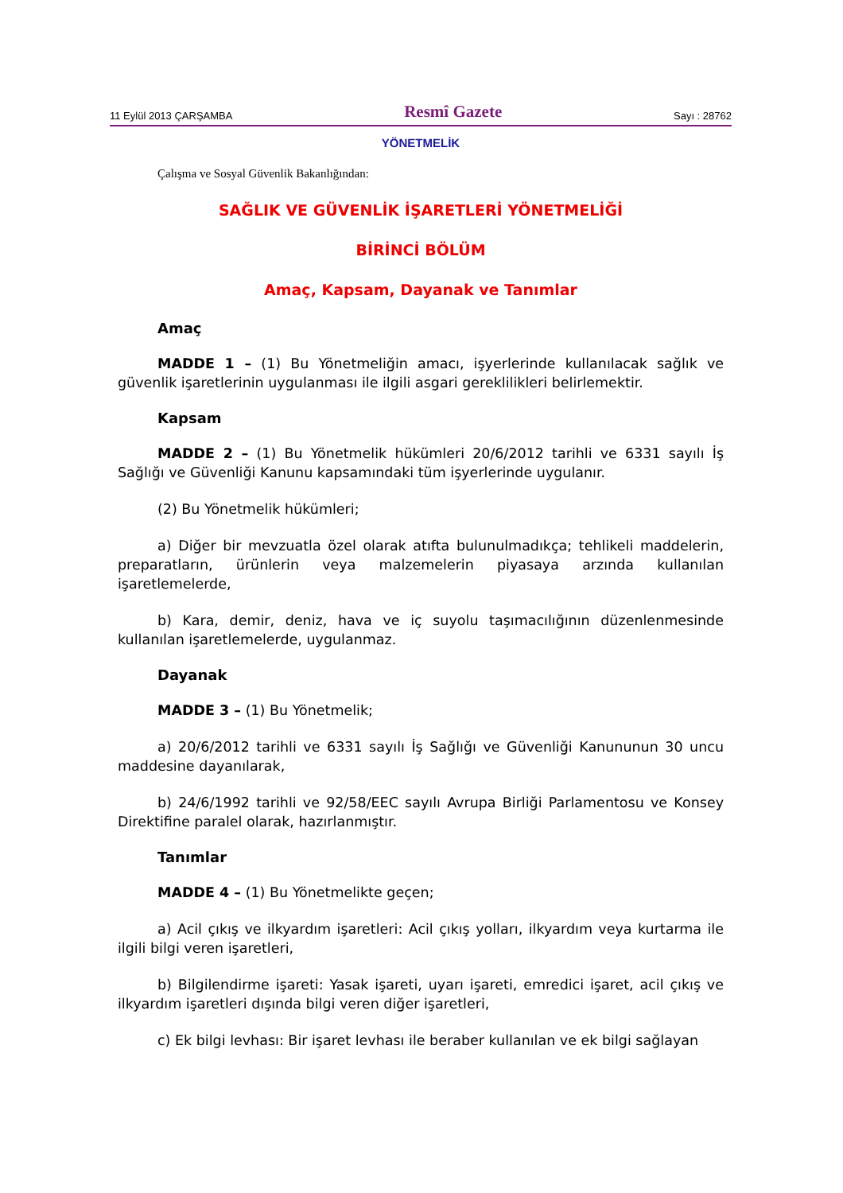11 Eylül 2013 ÇARŞAMBA Resmî Gazete Sayı : 28762
YÖNETMELİK
Çalışma ve Sosyal Güvenlik Bakanlığından:
SAĞLIK VE GÜVENLİK İŞARETLERİ YÖNETMELİĞİ
BİRİNCİ BÖLÜM
Amaç, Kapsam, Dayanak ve Tanımlar
Amaç
MADDE 1 – (1) Bu Yönetmeliğin amacı, işyerlerinde kullanılacak sağlık ve güvenlik işaretlerinin uygulanması ile ilgili asgari gereklilikleri belirlemektir.
Kapsam
MADDE 2 – (1) Bu Yönetmelik hükümleri 20/6/2012 tarihli ve 6331 sayılı İş Sağlığı ve Güvenliği Kanunu kapsamındaki tüm işyerlerinde uygulanır.
(2) Bu Yönetmelik hükümleri;
a) Diğer bir mevzuatla özel olarak atıfta bulunulmadıkça; tehlikeli maddelerin, preparatların, ürünlerin veya malzemelerin piyasaya arzında kullanılan işaretlemelerde,
b) Kara, demir, deniz, hava ve iç suyolu taşımacılığının düzenlenmesinde kullanılan işaretlemelerde, uygulanmaz.
Dayanak
MADDE 3 – (1) Bu Yönetmelik;
a) 20/6/2012 tarihli ve 6331 sayılı İş Sağlığı ve Güvenliği Kanununun 30 uncu maddesine dayanılarak,
b) 24/6/1992 tarihli ve 92/58/EEC sayılı Avrupa Birliği Parlamentosu ve Konsey Direktifine paralel olarak, hazırlanmıştır.
Tanımlar
MADDE 4 – (1) Bu Yönetmelikte geçen;
a) Acil çıkış ve ilkyardım işaretleri: Acil çıkış yolları, ilkyardım veya kurtarma ile ilgili bilgi veren işaretleri,
b) Bilgilendirme işareti: Yasak işareti, uyarı işareti, emredici işaret, acil çıkış ve ilkyardım işaretleri dışında bilgi veren diğer işaretleri,
c) Ek bilgi levhası: Bir işaret levhası ile beraber kullanılan ve ek bilgi sağlayan